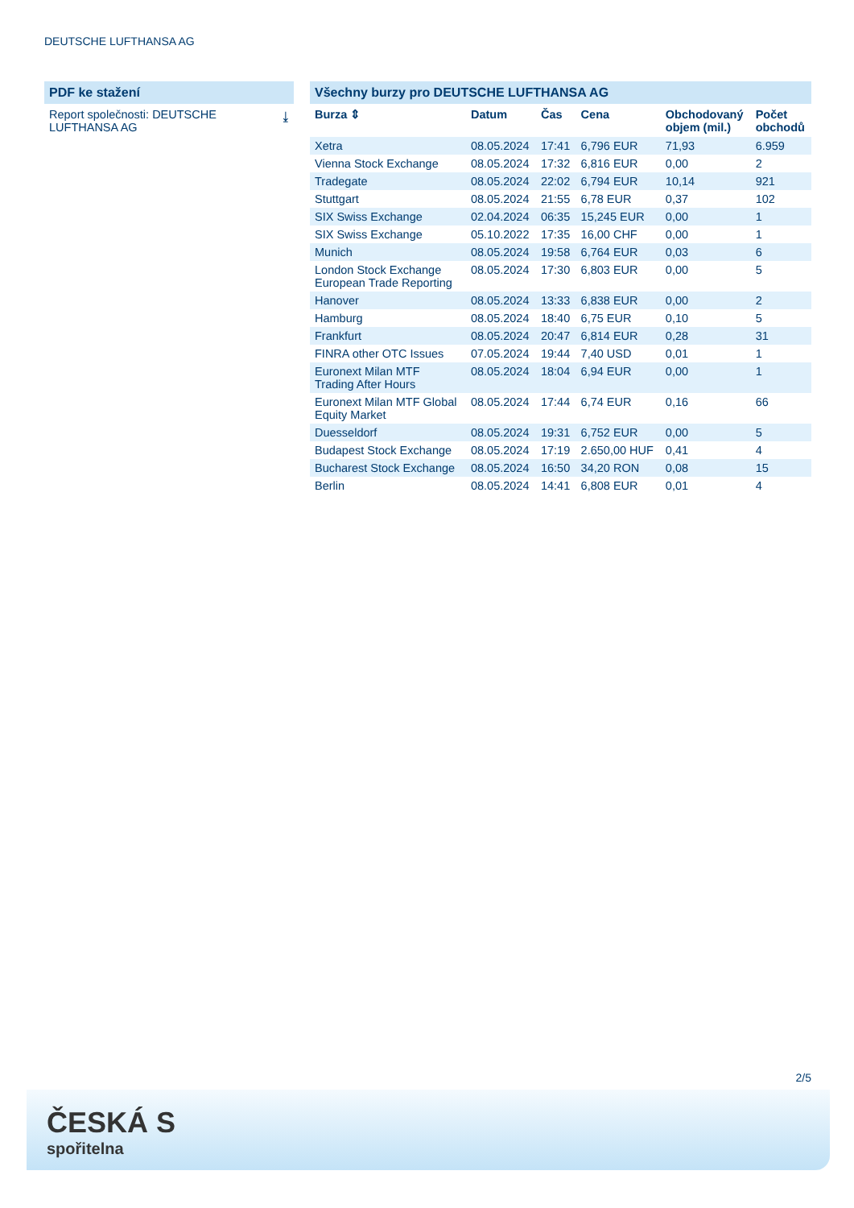DEUTSCHE LUFTHANSA AG
PDF ke stažení
Report společnosti: DEUTSCHE
LUFTHANSA AG ⤓
Všechny burzy pro DEUTSCHE LUFTHANSA AG
| Burza ⇕ | Datum | Čas | Cena | Obchodovaný objem (mil.) | Počet obchodů |
| --- | --- | --- | --- | --- | --- |
| Xetra | 08.05.2024 | 17:41 | 6,796 EUR | 71,93 | 6.959 |
| Vienna Stock Exchange | 08.05.2024 | 17:32 | 6,816 EUR | 0,00 | 2 |
| Tradegate | 08.05.2024 | 22:02 | 6,794 EUR | 10,14 | 921 |
| Stuttgart | 08.05.2024 | 21:55 | 6,78 EUR | 0,37 | 102 |
| SIX Swiss Exchange | 02.04.2024 | 06:35 | 15,245 EUR | 0,00 | 1 |
| SIX Swiss Exchange | 05.10.2022 | 17:35 | 16,00 CHF | 0,00 | 1 |
| Munich | 08.05.2024 | 19:58 | 6,764 EUR | 0,03 | 6 |
| London Stock Exchange European Trade Reporting | 08.05.2024 | 17:30 | 6,803 EUR | 0,00 | 5 |
| Hanover | 08.05.2024 | 13:33 | 6,838 EUR | 0,00 | 2 |
| Hamburg | 08.05.2024 | 18:40 | 6,75 EUR | 0,10 | 5 |
| Frankfurt | 08.05.2024 | 20:47 | 6,814 EUR | 0,28 | 31 |
| FINRA other OTC Issues | 07.05.2024 | 19:44 | 7,40 USD | 0,01 | 1 |
| Euronext Milan MTF Trading After Hours | 08.05.2024 | 18:04 | 6,94 EUR | 0,00 | 1 |
| Euronext Milan MTF Global Equity Market | 08.05.2024 | 17:44 | 6,74 EUR | 0,16 | 66 |
| Duesseldorf | 08.05.2024 | 19:31 | 6,752 EUR | 0,00 | 5 |
| Budapest Stock Exchange | 08.05.2024 | 17:19 | 2.650,00 HUF | 0,41 | 4 |
| Bucharest Stock Exchange | 08.05.2024 | 16:50 | 34,20 RON | 0,08 | 15 |
| Berlin | 08.05.2024 | 14:41 | 6,808 EUR | 0,01 | 4 |
2/5
ČESKÁ S
spořitelna